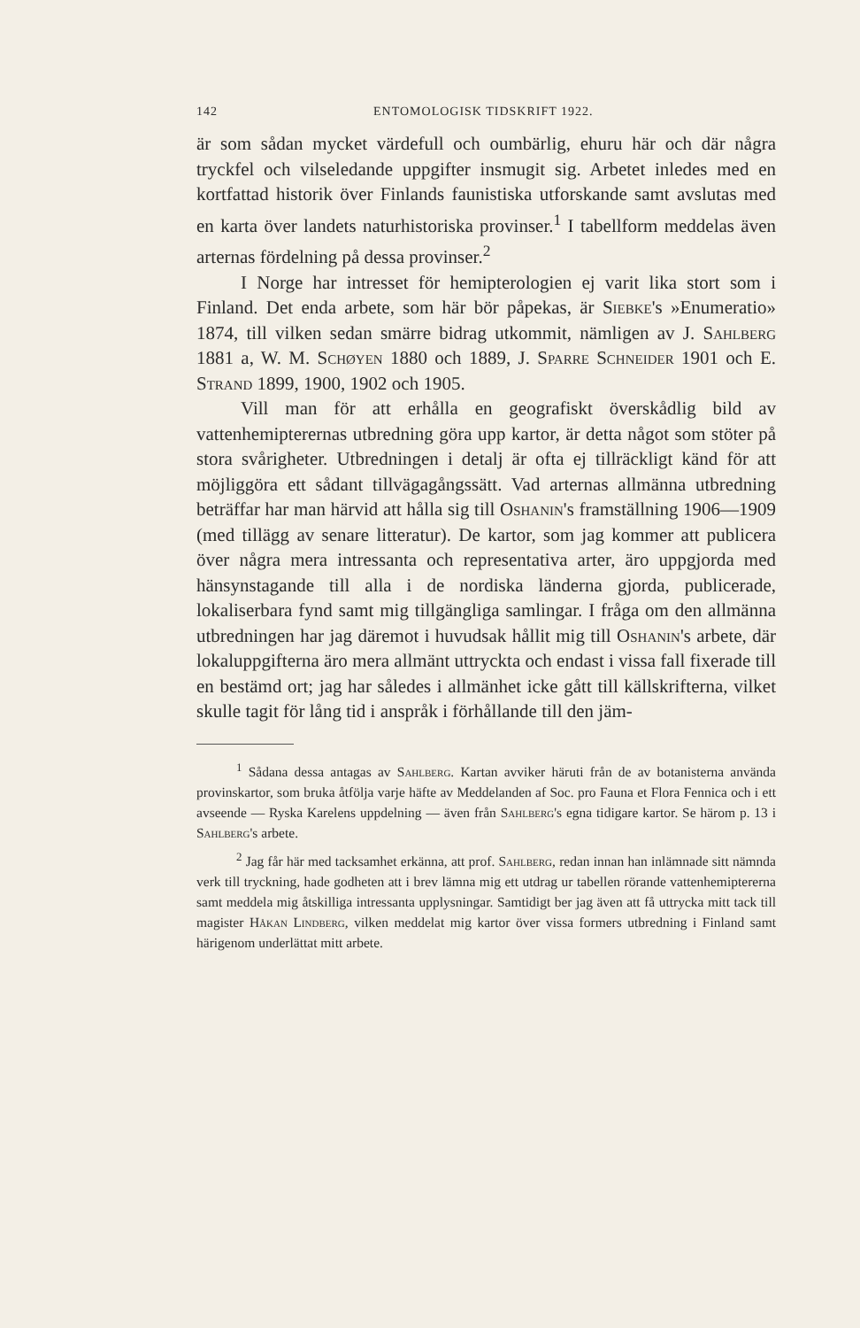142 ENTOMOLOGISK TIDSKRIFT 1922.
är som sådan mycket värdefull och oumbärlig, ehuru här och där några tryckfel och vilseledande uppgifter insmugit sig. Arbetet inledes med en kortfattad historik över Finlands faunistiska utforskande samt avslutas med en karta över landets naturhistoriska provinser.<sup>1</sup> I tabellform meddelas även arternas fördelning på dessa provinser.<sup>2</sup>
I Norge har intresset för hemipterologien ej varit lika stort som i Finland. Det enda arbete, som här bör påpekas, är Siebke's »Enumeratio» 1874, till vilken sedan smärre bidrag utkommit, nämligen av J. Sahlberg 1881 a, W. M. Schøyen 1880 och 1889, J. Sparre Schneider 1901 och E. Strand 1899, 1900, 1902 och 1905.
Vill man för att erhålla en geografiskt överskådlig bild av vattenhemipterernas utbredning göra upp kartor, är detta något som stöter på stora svårigheter. Utbredningen i detalj är ofta ej tillräckligt känd för att möjliggöra ett sådant tillvägagångssätt. Vad arternas allmänna utbredning beträffar har man härvid att hålla sig till Oshanin's framställning 1906—1909 (med tillägg av senare litteratur). De kartor, som jag kommer att publicera över några mera intressanta och representativa arter, äro uppgjorda med hänsynstagande till alla i de nordiska länderna gjorda, publicerade, lokaliserbara fynd samt mig tillgängliga samlingar. I fråga om den allmänna utbredningen har jag däremot i huvudsak hållit mig till Oshanin's arbete, där lokaluppgifterna äro mera allmänt uttryckta och endast i vissa fall fixerade till en bestämd ort; jag har således i allmänhet icke gått till källskrifterna, vilket skulle tagit för lång tid i anspråk i förhållande till den jäm-
<sup>1</sup> Sådana dessa antagas av Sahlberg. Kartan avviker häruti från de av botanisterna använda provinskartor, som bruka åtfölja varje häfte av Meddelanden af Soc. pro Fauna et Flora Fennica och i ett avseende — Ryska Karelens uppdelning — även från Sahlberg's egna tidigare kartor. Se härom p. 13 i Sahlberg's arbete.
<sup>2</sup> Jag får här med tacksamhet erkänna, att prof. Sahlberg, redan innan han inlämnade sitt nämnda verk till tryckning, hade godheten att i brev lämna mig ett utdrag ur tabellen rörande vattenhemiptererna samt meddela mig åtskilliga intressanta upplysningar. Samtidigt ber jag även att få uttrycka mitt tack till magister Håkan Lindberg, vilken meddelat mig kartor över vissa formers utbredning i Finland samt härigenom underlättat mitt arbete.